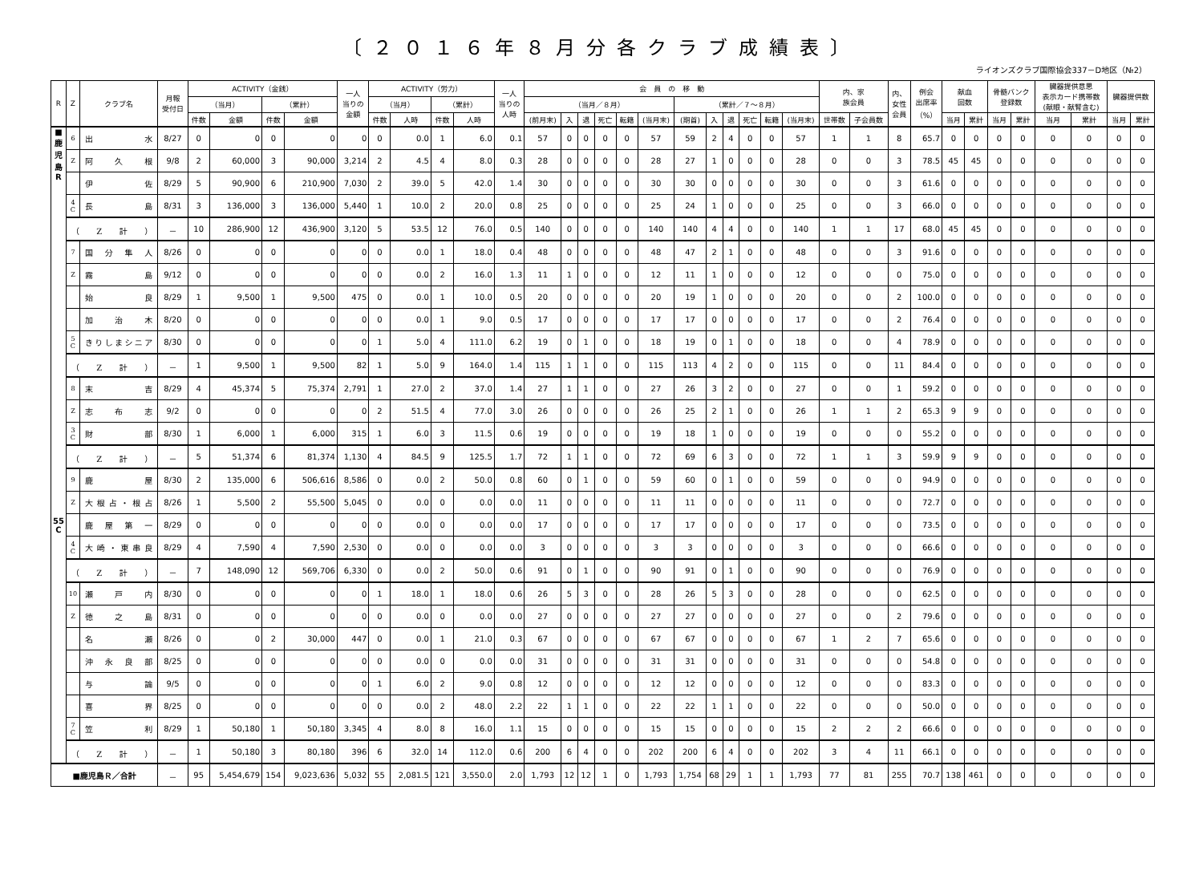〔２０１６年８月分各クラブ成績表〕
ライオンズクラブ国際協会337－D地区（№2）
| R | Z | クラブ名 | 月報 受付日 | ACTIVITY（金銭） | | | | 一人 当りの 金額 | ACTIVITY（労力） | | | | 一人 当りの 人時 | 会 員 の 移 動 | | | | | | | | | | | | 内、家 族会員 | | 内、 女性 会員 | 例会 出席率 （%） | 献血 回数 | | 骨髄バンク 登録数 | | 臓器提供意思 表示カード携帯数 (献眼・献腎含む) | | 臓器提供数 | |
| --- | --- | --- | --- | --- | --- | --- | --- | --- | --- | --- | --- | --- | --- | --- | --- | --- | --- | --- | --- | --- | --- | --- | --- | --- | --- | --- | --- | --- | --- | --- | --- | --- | --- | --- | --- | --- | --- |
| | | | | （当月） | | （累計） | | | （当月） | | （累計） | | | （当月／８月） | | | | | | （累計／７～８月） | | | | | | | | | | | | | | | | | |
| | | | | 件数 | 金額 | 件数 | 金額 | | 件数 | 人時 | 件数 | 人時 | | (前月末) | 入 | 退 | 死亡 | 転籍 | (当月末) | (期首) | 入 | 退 | 死亡 | 転籍 | (当月末) | 世帯数 | 子会員数 | | | 当月 | 累計 | 当月 | 累計 | 当月 | 累計 | 当月 | 累計 |
| ■ 鹿 児 島 R 55 C | 6 | 出水 | 8/27 | 0 | 0 | 0 | 0 | 0 | 0 | 0.0 | 1 | 6.0 | 0.1 | 57 | 0 | 0 | 0 | 0 | 57 | 59 | 2 | 4 | 0 | 0 | 57 | 1 | 1 | 8 | 65.7 | 0 | 0 | 0 | 0 | 0 | 0 | 0 | 0 |
| | Z | 阿久根 | 9/8 | 2 | 60,000 | 3 | 90,000 | 3,214 | 2 | 4.5 | 4 | 8.0 | 0.3 | 28 | 0 | 0 | 0 | 0 | 28 | 27 | 1 | 0 | 0 | 0 | 28 | 0 | 0 | 3 | 78.5 | 45 | 45 | 0 | 0 | 0 | 0 | 0 | 0 |
| | | 伊佐 | 8/29 | 5 | 90,900 | 6 | 210,900 | 7,030 | 2 | 39.0 | 5 | 42.0 | 1.4 | 30 | 0 | 0 | 0 | 0 | 30 | 30 | 0 | 0 | 0 | 0 | 30 | 0 | 0 | 3 | 61.6 | 0 | 0 | 0 | 0 | 0 | 0 | 0 | 0 |
| | 4 C | 長島 | 8/31 | 3 | 136,000 | 3 | 136,000 | 5,440 | 1 | 10.0 | 2 | 20.0 | 0.8 | 25 | 0 | 0 | 0 | 0 | 25 | 24 | 1 | 0 | 0 | 0 | 25 | 0 | 0 | 3 | 66.0 | 0 | 0 | 0 | 0 | 0 | 0 | 0 | 0 |
| | （Z計） | | － | 10 | 286,900 | 12 | 436,900 | 3,120 | 5 | 53.5 | 12 | 76.0 | 0.5 | 140 | 0 | 0 | 0 | 0 | 140 | 140 | 4 | 4 | 0 | 0 | 140 | 1 | 1 | 17 | 68.0 | 45 | 45 | 0 | 0 | 0 | 0 | 0 | 0 |
| | 7 | 国分隼人 | 8/26 | 0 | 0 | 0 | 0 | 0 | 0 | 0.0 | 1 | 18.0 | 0.4 | 48 | 0 | 0 | 0 | 0 | 48 | 47 | 2 | 1 | 0 | 0 | 48 | 0 | 0 | 3 | 91.6 | 0 | 0 | 0 | 0 | 0 | 0 | 0 | 0 |
| | Z | 霧島 | 9/12 | 0 | 0 | 0 | 0 | 0 | 0 | 0.0 | 2 | 16.0 | 1.3 | 11 | 1 | 0 | 0 | 0 | 12 | 11 | 1 | 0 | 0 | 0 | 12 | 0 | 0 | 0 | 75.0 | 0 | 0 | 0 | 0 | 0 | 0 | 0 | 0 |
| | | 始良 | 8/29 | 1 | 9,500 | 1 | 9,500 | 475 | 0 | 0.0 | 1 | 10.0 | 0.5 | 20 | 0 | 0 | 0 | 0 | 20 | 19 | 1 | 0 | 0 | 0 | 20 | 0 | 0 | 2 | 100.0 | 0 | 0 | 0 | 0 | 0 | 0 | 0 | 0 |
| | | 加治木 | 8/20 | 0 | 0 | 0 | 0 | 0 | 0 | 0.0 | 1 | 9.0 | 0.5 | 17 | 0 | 0 | 0 | 0 | 17 | 17 | 0 | 0 | 0 | 0 | 17 | 0 | 0 | 2 | 76.4 | 0 | 0 | 0 | 0 | 0 | 0 | 0 | 0 |
| | 5 C | きりしまシニア | 8/30 | 0 | 0 | 0 | 0 | 0 | 1 | 5.0 | 4 | 111.0 | 6.2 | 19 | 0 | 1 | 0 | 0 | 18 | 19 | 0 | 1 | 0 | 0 | 18 | 0 | 0 | 4 | 78.9 | 0 | 0 | 0 | 0 | 0 | 0 | 0 | 0 |
| | （Z計） | | － | 1 | 9,500 | 1 | 9,500 | 82 | 1 | 5.0 | 9 | 164.0 | 1.4 | 115 | 1 | 1 | 0 | 0 | 115 | 113 | 4 | 2 | 0 | 0 | 115 | 0 | 0 | 11 | 84.4 | 0 | 0 | 0 | 0 | 0 | 0 | 0 | 0 |
| | 8 | 末吉 | 8/29 | 4 | 45,374 | 5 | 75,374 | 2,791 | 1 | 27.0 | 2 | 37.0 | 1.4 | 27 | 1 | 1 | 0 | 0 | 27 | 26 | 3 | 2 | 0 | 0 | 27 | 0 | 0 | 1 | 59.2 | 0 | 0 | 0 | 0 | 0 | 0 | 0 | 0 |
| | Z | 志布志 | 9/2 | 0 | 0 | 0 | 0 | 0 | 2 | 51.5 | 4 | 77.0 | 3.0 | 26 | 0 | 0 | 0 | 0 | 26 | 25 | 2 | 1 | 0 | 0 | 26 | 1 | 1 | 2 | 65.3 | 9 | 9 | 0 | 0 | 0 | 0 | 0 | 0 |
| | 3 C | 財部 | 8/30 | 1 | 6,000 | 1 | 6,000 | 315 | 1 | 6.0 | 3 | 11.5 | 0.6 | 19 | 0 | 0 | 0 | 0 | 19 | 18 | 1 | 0 | 0 | 0 | 19 | 0 | 0 | 0 | 55.2 | 0 | 0 | 0 | 0 | 0 | 0 | 0 | 0 |
| | （Z計） | | － | 5 | 51,374 | 6 | 81,374 | 1,130 | 4 | 84.5 | 9 | 125.5 | 1.7 | 72 | 1 | 1 | 0 | 0 | 72 | 69 | 6 | 3 | 0 | 0 | 72 | 1 | 1 | 3 | 59.9 | 9 | 9 | 0 | 0 | 0 | 0 | 0 | 0 |
| | 9 | 鹿屋 | 8/30 | 2 | 135,000 | 6 | 506,616 | 8,586 | 0 | 0.0 | 2 | 50.0 | 0.8 | 60 | 0 | 1 | 0 | 0 | 59 | 60 | 0 | 1 | 0 | 0 | 59 | 0 | 0 | 0 | 94.9 | 0 | 0 | 0 | 0 | 0 | 0 | 0 | 0 |
| | Z | 大根占・根占 | 8/26 | 1 | 5,500 | 2 | 55,500 | 5,045 | 0 | 0.0 | 0 | 0.0 | 0.0 | 11 | 0 | 0 | 0 | 0 | 11 | 11 | 0 | 0 | 0 | 0 | 11 | 0 | 0 | 0 | 72.7 | 0 | 0 | 0 | 0 | 0 | 0 | 0 | 0 |
| | | 鹿屋第一 | 8/29 | 0 | 0 | 0 | 0 | 0 | 0 | 0.0 | 0 | 0.0 | 0.0 | 17 | 0 | 0 | 0 | 0 | 17 | 17 | 0 | 0 | 0 | 0 | 17 | 0 | 0 | 0 | 73.5 | 0 | 0 | 0 | 0 | 0 | 0 | 0 | 0 |
| | 4 C | 大崎・東串良 | 8/29 | 4 | 7,590 | 4 | 7,590 | 2,530 | 0 | 0.0 | 0 | 0.0 | 0.0 | 3 | 0 | 0 | 0 | 0 | 3 | 3 | 0 | 0 | 0 | 0 | 3 | 0 | 0 | 0 | 66.6 | 0 | 0 | 0 | 0 | 0 | 0 | 0 | 0 |
| | （Z計） | | － | 7 | 148,090 | 12 | 569,706 | 6,330 | 0 | 0.0 | 2 | 50.0 | 0.6 | 91 | 0 | 1 | 0 | 0 | 90 | 91 | 0 | 1 | 0 | 0 | 90 | 0 | 0 | 0 | 76.9 | 0 | 0 | 0 | 0 | 0 | 0 | 0 | 0 |
| | 10 | 瀬戸内 | 8/30 | 0 | 0 | 0 | 0 | 0 | 1 | 18.0 | 1 | 18.0 | 0.6 | 26 | 5 | 3 | 0 | 0 | 28 | 26 | 5 | 3 | 0 | 0 | 28 | 0 | 0 | 0 | 62.5 | 0 | 0 | 0 | 0 | 0 | 0 | 0 | 0 |
| | Z | 徳之島 | 8/31 | 0 | 0 | 0 | 0 | 0 | 0 | 0.0 | 0 | 0.0 | 0.0 | 27 | 0 | 0 | 0 | 0 | 27 | 27 | 0 | 0 | 0 | 0 | 27 | 0 | 0 | 2 | 79.6 | 0 | 0 | 0 | 0 | 0 | 0 | 0 | 0 |
| | | 名瀬 | 8/26 | 0 | 0 | 2 | 30,000 | 447 | 0 | 0.0 | 1 | 21.0 | 0.3 | 67 | 0 | 0 | 0 | 0 | 67 | 67 | 0 | 0 | 0 | 0 | 67 | 1 | 2 | 7 | 65.6 | 0 | 0 | 0 | 0 | 0 | 0 | 0 | 0 |
| | | 沖永良部 | 8/25 | 0 | 0 | 0 | 0 | 0 | 0 | 0.0 | 0 | 0.0 | 0.0 | 31 | 0 | 0 | 0 | 0 | 31 | 31 | 0 | 0 | 0 | 0 | 31 | 0 | 0 | 0 | 54.8 | 0 | 0 | 0 | 0 | 0 | 0 | 0 | 0 |
| | | 与論 | 9/5 | 0 | 0 | 0 | 0 | 0 | 1 | 6.0 | 2 | 9.0 | 0.8 | 12 | 0 | 0 | 0 | 0 | 12 | 12 | 0 | 0 | 0 | 0 | 12 | 0 | 0 | 0 | 83.3 | 0 | 0 | 0 | 0 | 0 | 0 | 0 | 0 |
| | | 喜界 | 8/25 | 0 | 0 | 0 | 0 | 0 | 0 | 0.0 | 2 | 48.0 | 2.2 | 22 | 1 | 1 | 0 | 0 | 22 | 22 | 1 | 1 | 0 | 0 | 22 | 0 | 0 | 0 | 50.0 | 0 | 0 | 0 | 0 | 0 | 0 | 0 | 0 |
| | 7 C | 笠利 | 8/29 | 1 | 50,180 | 1 | 50,180 | 3,345 | 4 | 8.0 | 8 | 16.0 | 1.1 | 15 | 0 | 0 | 0 | 0 | 15 | 15 | 0 | 0 | 0 | 0 | 15 | 2 | 2 | 2 | 66.6 | 0 | 0 | 0 | 0 | 0 | 0 | 0 | 0 |
| | （Z計） | | － | 1 | 50,180 | 3 | 80,180 | 396 | 6 | 32.0 | 14 | 112.0 | 0.6 | 200 | 6 | 4 | 0 | 0 | 202 | 200 | 6 | 4 | 0 | 0 | 202 | 3 | 4 | 11 | 66.1 | 0 | 0 | 0 | 0 | 0 | 0 | 0 | 0 |
| ■鹿児島Ｒ／合計 | | | － | 95 | 5,454,679 | 154 | 9,023,636 | 5,032 | 55 | 2,081.5 | 121 | 3,550.0 | 2.0 | 1,793 | 12 | 12 | 1 | 0 | 1,793 | 1,754 | 68 | 29 | 1 | 1 | 1,793 | 77 | 81 | 255 | 70.7 | 138 | 461 | 0 | 0 | 0 | 0 | 0 | 0 |